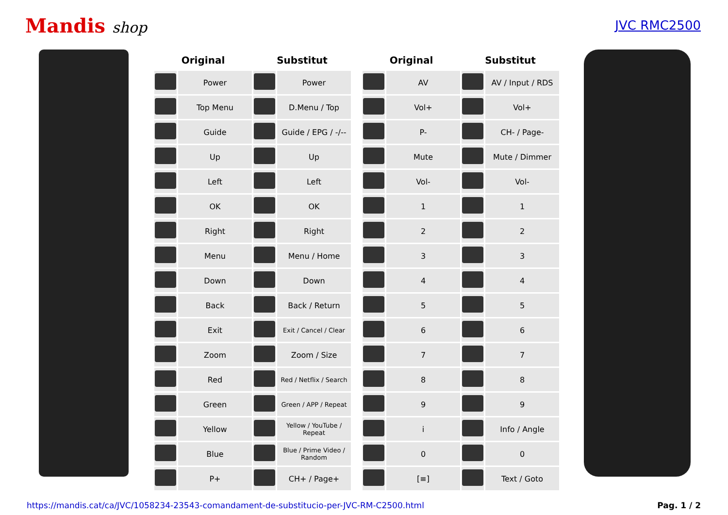Mandis shop
JVC RMC2500
| Original | | Substitut | |
| --- | --- | --- | --- |
| | Power | | Power |
| | Top Menu | | D.Menu / Top |
| | Guide | | Guide / EPG / -/-- |
| | Up | | Up |
| | Left | | Left |
| | OK | | OK |
| | Right | | Right |
| | Menu | | Menu / Home |
| | Down | | Down |
| | Back | | Back / Return |
| | Exit | | Exit / Cancel / Clear |
| | Zoom | | Zoom / Size |
| | Red | | Red / Netflix / Search |
| | Green | | Green / APP / Repeat |
| | Yellow | | Yellow / YouTube / Repeat |
| | Blue | | Blue / Prime Video / Random |
| | P+ | | CH+ / Page+ |
| Original | | Substitut | |
| --- | --- | --- | --- |
| | AV | | AV / Input / RDS |
| | Vol+ | | Vol+ |
| | P- | | CH- / Page- |
| | Mute | | Mute / Dimmer |
| | Vol- | | Vol- |
| | 1 | | 1 |
| | 2 | | 2 |
| | 3 | | 3 |
| | 4 | | 4 |
| | 5 | | 5 |
| | 6 | | 6 |
| | 7 | | 7 |
| | 8 | | 8 |
| | 9 | | 9 |
| | i | | Info / Angle |
| | 0 | | 0 |
| | [≡] | | Text / Goto |
https://mandis.cat/ca/JVC/1058234-23543-comandament-de-substitucio-per-JVC-RM-C2500.html Pag. 1 / 2